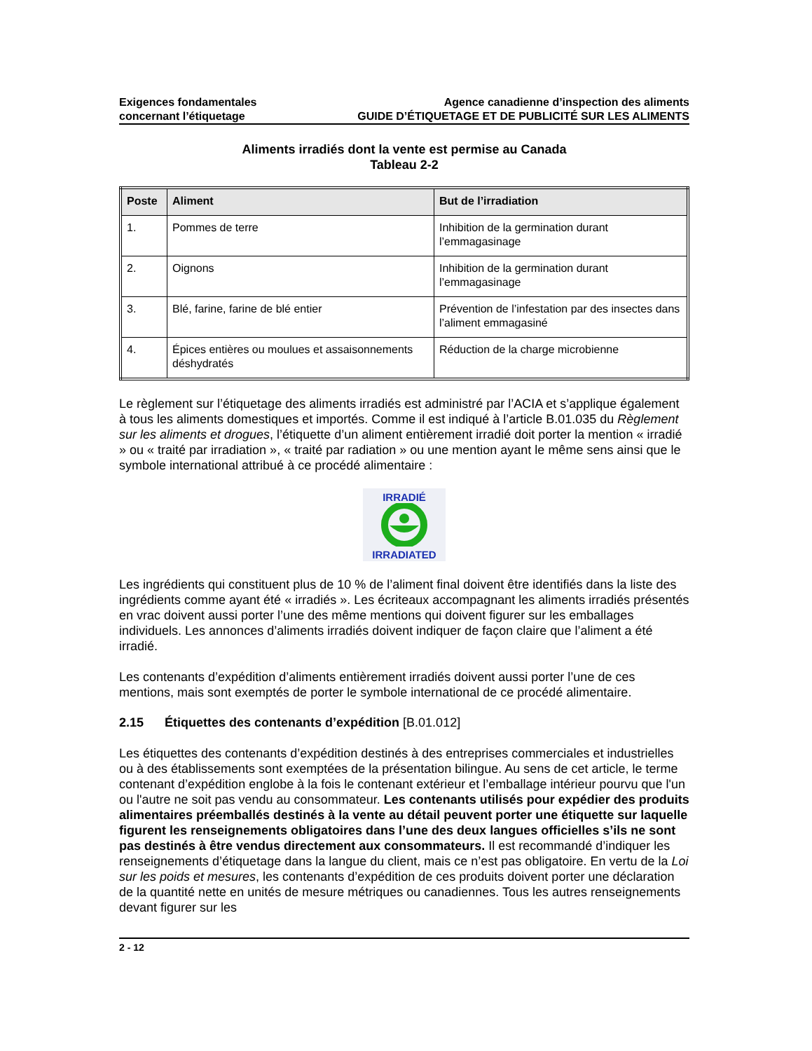Exigences fondamentales
concernant l’étiquetage
Agence canadienne d’inspection des aliments
GUIDE D’ÉTIQUETAGE ET DE PUBLICITÉ SUR LES ALIMENTS
Aliments irradiés dont la vente est permise au Canada
Tableau 2-2
| Poste | Aliment | But de l’irradiation |
| --- | --- | --- |
| 1. | Pommes de terre | Inhibition de la germination durant l’emmagasinage |
| 2. | Oignons | Inhibition de la germination durant l’emmagasinage |
| 3. | Blé, farine, farine de blé entier | Prévention de l’infestation par des insectes dans l’aliment emmagasiné |
| 4. | Épices entières ou moulues et assaisonnements déshydratés | Réduction de la charge microbienne |
Le règlement sur l’étiquetage des aliments irradiés est administré par l’ACIA et s’applique également à tous les aliments domestiques et importés. Comme il est indiqué à l’article B.01.035 du Règlement sur les aliments et drogues, l’étiquette d’un aliment entièrement irradié doit porter la mention « irradié » ou « traité par irradiation », « traité par radiation » ou une mention ayant le même sens ainsi que le symbole international attribué à ce procédé alimentaire :
IRRADIÉ
IRRADIATED
Les ingrédients qui constituent plus de 10 % de l’aliment final doivent être identifiés dans la liste des ingrédients comme ayant été « irradiés ». Les écriteaux accompagnant les aliments irradiés présentés en vrac doivent aussi porter l’une des même mentions qui doivent figurer sur les emballages individuels. Les annonces d’aliments irradiés doivent indiquer de façon claire que l’aliment a été irradié.
Les contenants d’expédition d’aliments entièrement irradiés doivent aussi porter l’une de ces mentions, mais sont exemptés de porter le symbole international de ce procédé alimentaire.
2.15 Étiquettes des contenants d’expédition [B.01.012]
Les étiquettes des contenants d’expédition destinés à des entreprises commerciales et industrielles ou à des établissements sont exemptées de la présentation bilingue. Au sens de cet article, le terme contenant d’expédition englobe à la fois le contenant extérieur et l’emballage intérieur pourvu que l'un ou l'autre ne soit pas vendu au consommateur. Les contenants utilisés pour expédier des produits alimentaires préemballés destinés à la vente au détail peuvent porter une étiquette sur laquelle figurent les renseignements obligatoires dans l’une des deux langues officielles s’ils ne sont pas destinés à être vendus directement aux consommateurs. Il est recommandé d’indiquer les renseignements d’étiquetage dans la langue du client, mais ce n’est pas obligatoire. En vertu de la Loi sur les poids et mesures, les contenants d’expédition de ces produits doivent porter une déclaration de la quantité nette en unités de mesure métriques ou canadiennes. Tous les autres renseignements devant figurer sur les
2 - 12